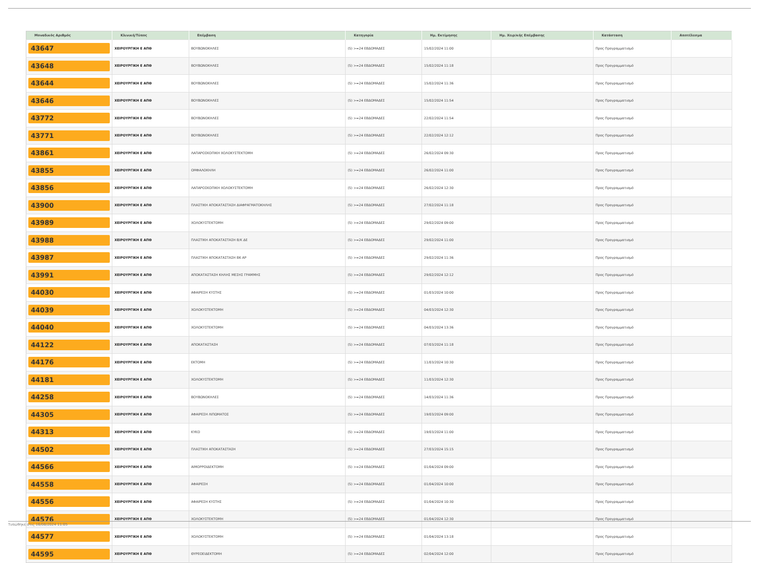| Μοναδικός Αριθμός | Κλινική/Τύπος | Επέμβαση | Κατηγορία | Ημ. Εκτίμησης | Ημ. Χειρ/κής Επέμβασης | Κατάσταση | Αποτέλεσμα |
| --- | --- | --- | --- | --- | --- | --- | --- |
| 43647 | ΧΕΙΡΟΥΡΓΙΚΗ Ε ΑΠΘ | ΒΟΥΒΩΝΟΚΗΛΕΣ | (5) >=24 ΕΒΔΟΜΑΔΕΣ | 15/02/2024 11:00 | | Προς Προγραμματισμό | |
| 43648 | ΧΕΙΡΟΥΡΓΙΚΗ Ε ΑΠΘ | ΒΟΥΒΩΝΟΚΗΛΕΣ | (5) >=24 ΕΒΔΟΜΑΔΕΣ | 15/02/2024 11:18 | | Προς Προγραμματισμό | |
| 43644 | ΧΕΙΡΟΥΡΓΙΚΗ Ε ΑΠΘ | ΒΟΥΒΩΝΟΚΗΛΕΣ | (5) >=24 ΕΒΔΟΜΑΔΕΣ | 15/02/2024 11:36 | | Προς Προγραμματισμό | |
| 43646 | ΧΕΙΡΟΥΡΓΙΚΗ Ε ΑΠΘ | ΒΟΥΒΩΝΟΚΗΛΕΣ | (5) >=24 ΕΒΔΟΜΑΔΕΣ | 15/02/2024 11:54 | | Προς Προγραμματισμό | |
| 43772 | ΧΕΙΡΟΥΡΓΙΚΗ Ε ΑΠΘ | ΒΟΥΒΩΝΟΚΗΛΕΣ | (5) >=24 ΕΒΔΟΜΑΔΕΣ | 22/02/2024 11:54 | | Προς Προγραμματισμό | |
| 43771 | ΧΕΙΡΟΥΡΓΙΚΗ Ε ΑΠΘ | ΒΟΥΒΩΝΟΚΗΛΕΣ | (5) >=24 ΕΒΔΟΜΑΔΕΣ | 22/02/2024 12:12 | | Προς Προγραμματισμό | |
| 43861 | ΧΕΙΡΟΥΡΓΙΚΗ Ε ΑΠΘ | ΛΑΠΑΡΟΣΚΟΠΙΚΗ ΧΟΛΟΚΥΣΤΕΚΤΟΜΗ | (5) >=24 ΕΒΔΟΜΑΔΕΣ | 26/02/2024 09:30 | | Προς Προγραμματισμό | |
| 43855 | ΧΕΙΡΟΥΡΓΙΚΗ Ε ΑΠΘ | ΟΜΦΑΛΟΚΗΛΗ | (5) >=24 ΕΒΔΟΜΑΔΕΣ | 26/02/2024 11:00 | | Προς Προγραμματισμό | |
| 43856 | ΧΕΙΡΟΥΡΓΙΚΗ Ε ΑΠΘ | ΛΑΠΑΡΟΣΚΟΠΙΚΗ ΧΟΛΟΚΥΣΤΕΚΤΟΜΗ | (5) >=24 ΕΒΔΟΜΑΔΕΣ | 26/02/2024 12:30 | | Προς Προγραμματισμό | |
| 43900 | ΧΕΙΡΟΥΡΓΙΚΗ Ε ΑΠΘ | ΠΛΑΣΤΙΚΗ ΑΠΟΚΑΤΑΣΤΑΣΗ ΔΙΑΦΡΑΓΜΑΤΟΚΗΛΗΣ | (5) >=24 ΕΒΔΟΜΑΔΕΣ | 27/02/2024 11:18 | | Προς Προγραμματισμό | |
| 43989 | ΧΕΙΡΟΥΡΓΙΚΗ Ε ΑΠΘ | ΧΟΛΟΚΥΣΤΕΚΤΟΜΗ | (5) >=24 ΕΒΔΟΜΑΔΕΣ | 29/02/2024 09:00 | | Προς Προγραμματισμό | |
| 43988 | ΧΕΙΡΟΥΡΓΙΚΗ Ε ΑΠΘ | ΠΛΑΣΤΙΚΗ ΑΠΟΚΑΤΑΣΤΑΣΗ Β/Κ ΔΕ | (5) >=24 ΕΒΔΟΜΑΔΕΣ | 29/02/2024 11:00 | | Προς Προγραμματισμό | |
| 43987 | ΧΕΙΡΟΥΡΓΙΚΗ Ε ΑΠΘ | ΠΛΑΣΤΙΚΗ ΑΠΟΚΑΤΑΣΤΑΣΗ ΒΚ ΑΡ | (5) >=24 ΕΒΔΟΜΑΔΕΣ | 29/02/2024 11:36 | | Προς Προγραμματισμό | |
| 43991 | ΧΕΙΡΟΥΡΓΙΚΗ Ε ΑΠΘ | ΑΠΟΚΑΤΑΣΤΑΣΗ ΚΗΛΗΣ ΜΕΣΗΣ ΓΡΑΜΜΗΣ | (5) >=24 ΕΒΔΟΜΑΔΕΣ | 29/02/2024 12:12 | | Προς Προγραμματισμό | |
| 44030 | ΧΕΙΡΟΥΡΓΙΚΗ Ε ΑΠΘ | ΑΦΑΙΡΕΣΗ ΚΥΣΤΗΣ | (5) >=24 ΕΒΔΟΜΑΔΕΣ | 01/03/2024 10:00 | | Προς Προγραμματισμό | |
| 44039 | ΧΕΙΡΟΥΡΓΙΚΗ Ε ΑΠΘ | ΧΟΛΟΚΥΣΤΕΚΤΟΜΗ | (5) >=24 ΕΒΔΟΜΑΔΕΣ | 04/03/2024 12:30 | | Προς Προγραμματισμό | |
| 44040 | ΧΕΙΡΟΥΡΓΙΚΗ Ε ΑΠΘ | ΧΟΛΟΚΥΣΤΕΚΤΟΜΗ | (5) >=24 ΕΒΔΟΜΑΔΕΣ | 04/03/2024 13:36 | | Προς Προγραμματισμό | |
| 44122 | ΧΕΙΡΟΥΡΓΙΚΗ Ε ΑΠΘ | ΑΠΟΚΑΤΑΣΤΑΣΗ | (5) >=24 ΕΒΔΟΜΑΔΕΣ | 07/03/2024 11:18 | | Προς Προγραμματισμό | |
| 44176 | ΧΕΙΡΟΥΡΓΙΚΗ Ε ΑΠΘ | ΕΚΤΟΜΗ | (5) >=24 ΕΒΔΟΜΑΔΕΣ | 11/03/2024 10:30 | | Προς Προγραμματισμό | |
| 44181 | ΧΕΙΡΟΥΡΓΙΚΗ Ε ΑΠΘ | ΧΟΛΟΚΥΣΤΕΚΤΟΜΗ | (5) >=24 ΕΒΔΟΜΑΔΕΣ | 11/03/2024 12:30 | | Προς Προγραμματισμό | |
| 44258 | ΧΕΙΡΟΥΡΓΙΚΗ Ε ΑΠΘ | ΒΟΥΒΩΝΟΚΗΛΕΣ | (5) >=24 ΕΒΔΟΜΑΔΕΣ | 14/03/2024 11:36 | | Προς Προγραμματισμό | |
| 44305 | ΧΕΙΡΟΥΡΓΙΚΗ Ε ΑΠΘ | ΑΦΑΙΡΕΣΗ ΛΙΠΩΜΑΤΟΣ | (5) >=24 ΕΒΔΟΜΑΔΕΣ | 19/03/2024 09:00 | | Προς Προγραμματισμό | |
| 44313 | ΧΕΙΡΟΥΡΓΙΚΗ Ε ΑΠΘ | ΚΥΚΟ | (5) >=24 ΕΒΔΟΜΑΔΕΣ | 19/03/2024 11:00 | | Προς Προγραμματισμό | |
| 44502 | ΧΕΙΡΟΥΡΓΙΚΗ Ε ΑΠΘ | ΠΛΑΣΤΙΚΗ ΑΠΟΚΑΤΑΣΤΑΣΗ | (5) >=24 ΕΒΔΟΜΑΔΕΣ | 27/03/2024 15:15 | | Προς Προγραμματισμό | |
| 44566 | ΧΕΙΡΟΥΡΓΙΚΗ Ε ΑΠΘ | ΑΙΜΟΡΡΟΙΔΕΚΤΟΜΗ | (5) >=24 ΕΒΔΟΜΑΔΕΣ | 01/04/2024 09:00 | | Προς Προγραμματισμό | |
| 44558 | ΧΕΙΡΟΥΡΓΙΚΗ Ε ΑΠΘ | ΑΦΑΙΡΕΣΗ | (5) >=24 ΕΒΔΟΜΑΔΕΣ | 01/04/2024 10:00 | | Προς Προγραμματισμό | |
| 44556 | ΧΕΙΡΟΥΡΓΙΚΗ Ε ΑΠΘ | ΑΦΑΙΡΕΣΗ ΚΥΣΤΗΣ | (5) >=24 ΕΒΔΟΜΑΔΕΣ | 01/04/2024 10:30 | | Προς Προγραμματισμό | |
| 44576 | ΧΕΙΡΟΥΡΓΙΚΗ Ε ΑΠΘ | ΧΟΛΟΚΥΣΤΕΚΤΟΜΗ | (5) >=24 ΕΒΔΟΜΑΔΕΣ | 01/04/2024 12:30 | | Προς Προγραμματισμό | |
| 44577 | ΧΕΙΡΟΥΡΓΙΚΗ Ε ΑΠΘ | ΧΟΛΟΚΥΣΤΕΚΤΟΜΗ | (5) >=24 ΕΒΔΟΜΑΔΕΣ | 01/04/2024 13:18 | | Προς Προγραμματισμό | |
| 44595 | ΧΕΙΡΟΥΡΓΙΚΗ Ε ΑΠΘ | ΘΥΡΕΟΕΙΔΕΚΤΟΜΗ | (5) >=24 ΕΒΔΟΜΑΔΕΣ | 02/04/2024 12:00 | | Προς Προγραμματισμό | |
Τυπώθηκε στις 16/08/2024 11:05